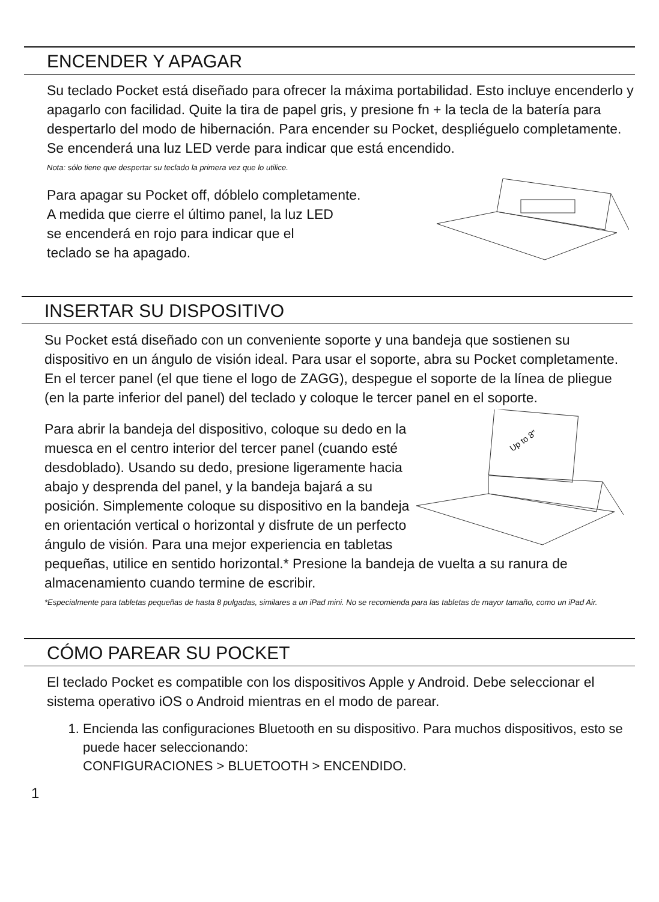ENCENDER Y APAGAR
Su teclado Pocket está diseñado para ofrecer la máxima portabilidad. Esto incluye encenderlo y apagarlo con facilidad. Quite la tira de papel gris, y presione fn + la tecla de la batería para despertarlo del modo de hibernación. Para encender su Pocket, despliéguelo completamente. Se encenderá una luz LED verde para indicar que está encendido.
Nota: sólo tiene que despertar su teclado la primera vez que lo utilice.
Para apagar su Pocket off, dóblelo completamente.
A medida que cierre el último panel, la luz LED
se encenderá en rojo para indicar que el
teclado se ha apagado.
INSERTAR SU DISPOSITIVO
Su Pocket está diseñado con un conveniente soporte y una bandeja que sostienen su dispositivo en un ángulo de visión ideal. Para usar el soporte, abra su Pocket completamente. En el tercer panel (el que tiene el logo de ZAGG), despegue el soporte de la línea de pliegue (en la parte inferior del panel) del teclado y coloque le tercer panel en el soporte.
Up to 8"
Para abrir la bandeja del dispositivo, coloque su dedo en la muesca en el centro interior del tercer panel (cuando esté desdoblado). Usando su dedo, presione ligeramente hacia abajo y desprenda del panel, y la bandeja bajará a su posición. Simplemente coloque su dispositivo en la bandeja en orientación vertical o horizontal y disfrute de un perfecto ángulo de visión. Para una mejor experiencia en tabletas pequeñas, utilice en sentido horizontal.* Presione la bandeja de vuelta a su ranura de almacenamiento cuando termine de escribir.
*Especialmente para tabletas pequeñas de hasta 8 pulgadas, similares a un iPad mini. No se recomienda para las tabletas de mayor tamaño, como un iPad Air.
CÓMO PAREAR SU POCKET
El teclado Pocket es compatible con los dispositivos Apple y Android. Debe seleccionar el sistema operativo iOS o Android mientras en el modo de parear.
1. Encienda las configuraciones Bluetooth en su dispositivo. Para muchos dispositivos, esto se puede hacer seleccionando:
CONFIGURACIONES > BLUETOOTH > ENCENDIDO.
1